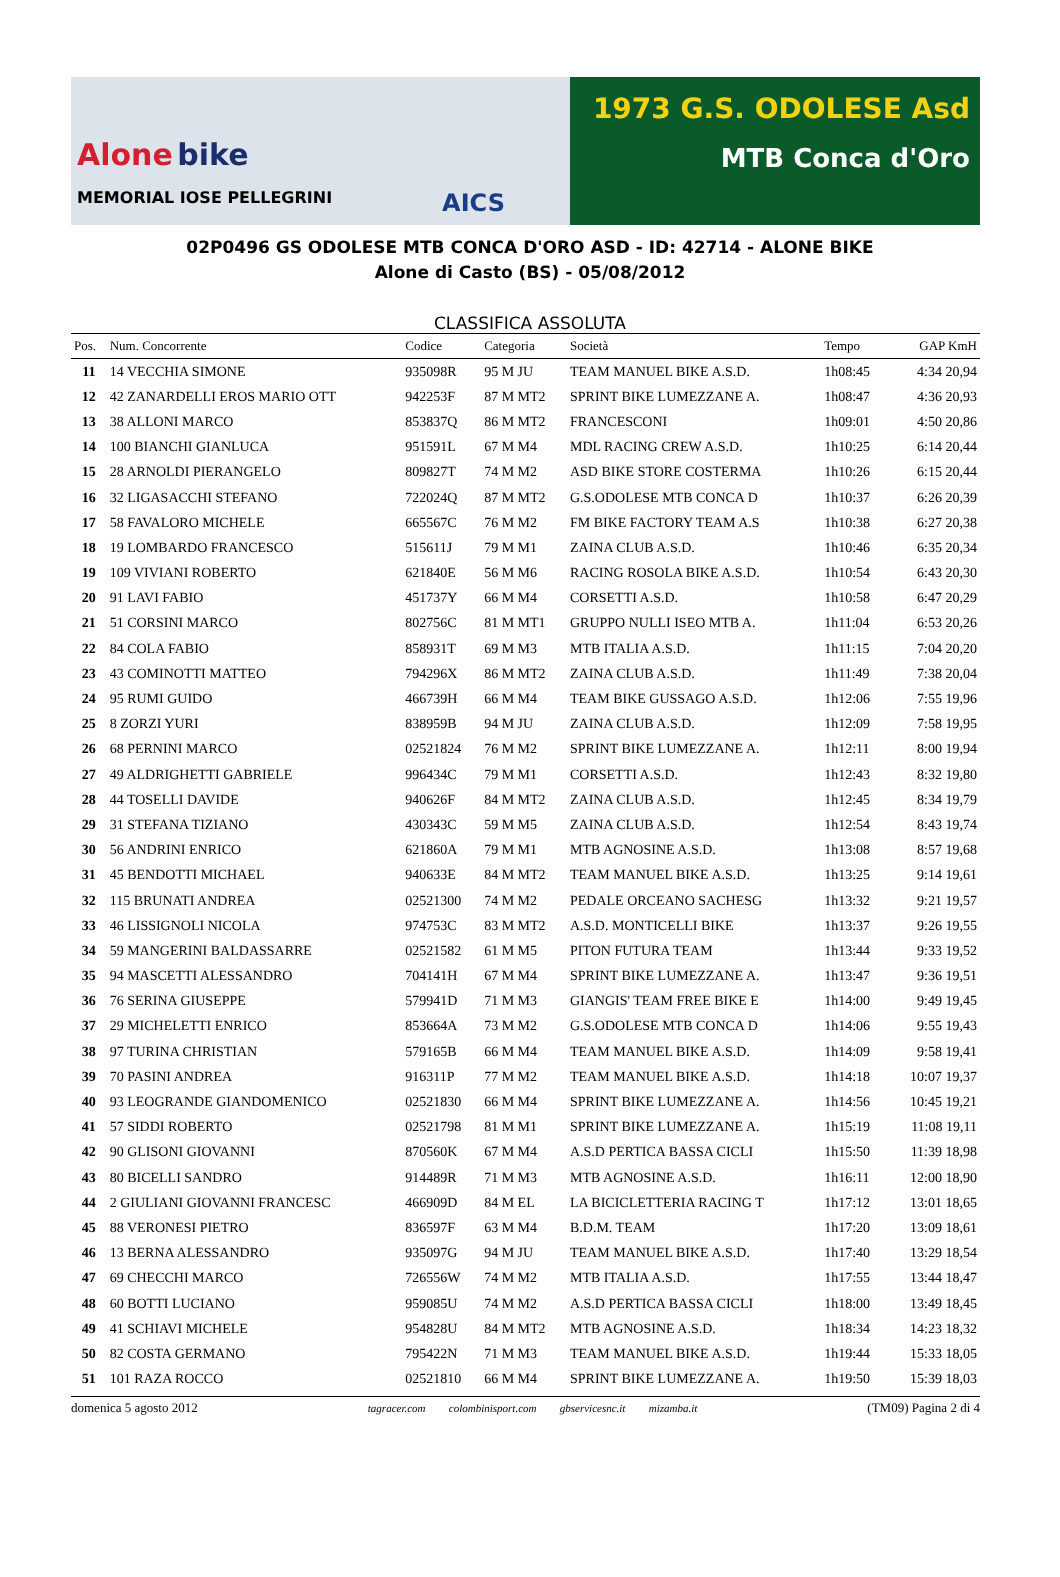Alone bike
MEMORIAL IOSE PELLEGRINI
AICS
1973 G.S. ODOLESE Asd
MTB Conca d'Oro
02P0496 GS ODOLESE MTB CONCA D'ORO ASD - ID: 42714 - ALONE BIKE
Alone di Casto (BS) - 05/08/2012
CLASSIFICA ASSOLUTA
| Pos. | Num. Concorrente | Codice | Categoria | Società | Tempo | GAP KmH |
| --- | --- | --- | --- | --- | --- | --- |
| 11 | 14 VECCHIA SIMONE | 935098R | 95 M JU | TEAM MANUEL BIKE A.S.D. | 1h08:45 | 4:34 20,94 |
| 12 | 42 ZANARDELLI EROS MARIO OTT | 942253F | 87 M MT2 | SPRINT BIKE LUMEZZANE A. | 1h08:47 | 4:36 20,93 |
| 13 | 38 ALLONI MARCO | 853837Q | 86 M MT2 | FRANCESCONI | 1h09:01 | 4:50 20,86 |
| 14 | 100 BIANCHI GIANLUCA | 951591L | 67 M M4 | MDL RACING CREW A.S.D. | 1h10:25 | 6:14 20,44 |
| 15 | 28 ARNOLDI PIERANGELO | 809827T | 74 M M2 | ASD BIKE STORE COSTERMA | 1h10:26 | 6:15 20,44 |
| 16 | 32 LIGASACCHI STEFANO | 722024Q | 87 M MT2 | G.S.ODOLESE MTB CONCA D | 1h10:37 | 6:26 20,39 |
| 17 | 58 FAVALORO MICHELE | 665567C | 76 M M2 | FM BIKE FACTORY TEAM A.S | 1h10:38 | 6:27 20,38 |
| 18 | 19 LOMBARDO FRANCESCO | 515611J | 79 M M1 | ZAINA CLUB A.S.D. | 1h10:46 | 6:35 20,34 |
| 19 | 109 VIVIANI ROBERTO | 621840E | 56 M M6 | RACING ROSOLA BIKE A.S.D. | 1h10:54 | 6:43 20,30 |
| 20 | 91 LAVI FABIO | 451737Y | 66 M M4 | CORSETTI A.S.D. | 1h10:58 | 6:47 20,29 |
| 21 | 51 CORSINI MARCO | 802756C | 81 M MT1 | GRUPPO NULLI ISEO MTB A. | 1h11:04 | 6:53 20,26 |
| 22 | 84 COLA FABIO | 858931T | 69 M M3 | MTB ITALIA A.S.D. | 1h11:15 | 7:04 20,20 |
| 23 | 43 COMINOTTI MATTEO | 794296X | 86 M MT2 | ZAINA CLUB A.S.D. | 1h11:49 | 7:38 20,04 |
| 24 | 95 RUMI GUIDO | 466739H | 66 M M4 | TEAM BIKE GUSSAGO A.S.D. | 1h12:06 | 7:55 19,96 |
| 25 | 8 ZORZI YURI | 838959B | 94 M JU | ZAINA CLUB A.S.D. | 1h12:09 | 7:58 19,95 |
| 26 | 68 PERNINI MARCO | 02521824 | 76 M M2 | SPRINT BIKE LUMEZZANE A. | 1h12:11 | 8:00 19,94 |
| 27 | 49 ALDRIGHETTI GABRIELE | 996434C | 79 M M1 | CORSETTI A.S.D. | 1h12:43 | 8:32 19,80 |
| 28 | 44 TOSELLI DAVIDE | 940626F | 84 M MT2 | ZAINA CLUB A.S.D. | 1h12:45 | 8:34 19,79 |
| 29 | 31 STEFANA TIZIANO | 430343C | 59 M M5 | ZAINA CLUB A.S.D. | 1h12:54 | 8:43 19,74 |
| 30 | 56 ANDRINI ENRICO | 621860A | 79 M M1 | MTB AGNOSINE A.S.D. | 1h13:08 | 8:57 19,68 |
| 31 | 45 BENDOTTI MICHAEL | 940633E | 84 M MT2 | TEAM MANUEL BIKE A.S.D. | 1h13:25 | 9:14 19,61 |
| 32 | 115 BRUNATI ANDREA | 02521300 | 74 M M2 | PEDALE ORCEANO SACHESG | 1h13:32 | 9:21 19,57 |
| 33 | 46 LISSIGNOLI NICOLA | 974753C | 83 M MT2 | A.S.D. MONTICELLI BIKE | 1h13:37 | 9:26 19,55 |
| 34 | 59 MANGERINI BALDASSARRE | 02521582 | 61 M M5 | PITON FUTURA TEAM | 1h13:44 | 9:33 19,52 |
| 35 | 94 MASCETTI ALESSANDRO | 704141H | 67 M M4 | SPRINT BIKE LUMEZZANE A. | 1h13:47 | 9:36 19,51 |
| 36 | 76 SERINA GIUSEPPE | 579941D | 71 M M3 | GIANGIS' TEAM FREE BIKE E | 1h14:00 | 9:49 19,45 |
| 37 | 29 MICHELETTI ENRICO | 853664A | 73 M M2 | G.S.ODOLESE MTB CONCA D | 1h14:06 | 9:55 19,43 |
| 38 | 97 TURINA CHRISTIAN | 579165B | 66 M M4 | TEAM MANUEL BIKE A.S.D. | 1h14:09 | 9:58 19,41 |
| 39 | 70 PASINI ANDREA | 916311P | 77 M M2 | TEAM MANUEL BIKE A.S.D. | 1h14:18 | 10:07 19,37 |
| 40 | 93 LEOGRANDE GIANDOMENICO | 02521830 | 66 M M4 | SPRINT BIKE LUMEZZANE A. | 1h14:56 | 10:45 19,21 |
| 41 | 57 SIDDI ROBERTO | 02521798 | 81 M M1 | SPRINT BIKE LUMEZZANE A. | 1h15:19 | 11:08 19,11 |
| 42 | 90 GLISONI GIOVANNI | 870560K | 67 M M4 | A.S.D PERTICA BASSA CICLI | 1h15:50 | 11:39 18,98 |
| 43 | 80 BICELLI SANDRO | 914489R | 71 M M3 | MTB AGNOSINE A.S.D. | 1h16:11 | 12:00 18,90 |
| 44 | 2 GIULIANI GIOVANNI FRANCESC | 466909D | 84 M EL | LA BICICLETTERIA RACING T | 1h17:12 | 13:01 18,65 |
| 45 | 88 VERONESI PIETRO | 836597F | 63 M M4 | B.D.M. TEAM | 1h17:20 | 13:09 18,61 |
| 46 | 13 BERNA ALESSANDRO | 935097G | 94 M JU | TEAM MANUEL BIKE A.S.D. | 1h17:40 | 13:29 18,54 |
| 47 | 69 CHECCHI MARCO | 726556W | 74 M M2 | MTB ITALIA A.S.D. | 1h17:55 | 13:44 18,47 |
| 48 | 60 BOTTI LUCIANO | 959085U | 74 M M2 | A.S.D PERTICA BASSA CICLI | 1h18:00 | 13:49 18,45 |
| 49 | 41 SCHIAVI MICHELE | 954828U | 84 M MT2 | MTB AGNOSINE A.S.D. | 1h18:34 | 14:23 18,32 |
| 50 | 82 COSTA GERMANO | 795422N | 71 M M3 | TEAM MANUEL BIKE A.S.D. | 1h19:44 | 15:33 18,05 |
| 51 | 101 RAZA ROCCO | 02521810 | 66 M M4 | SPRINT BIKE LUMEZZANE A. | 1h19:50 | 15:39 18,03 |
domenica 5 agosto 2012 tagracer.com colombinisport.com gbservicesnc.it mizamba.it (TM09) Pagina 2 di 4